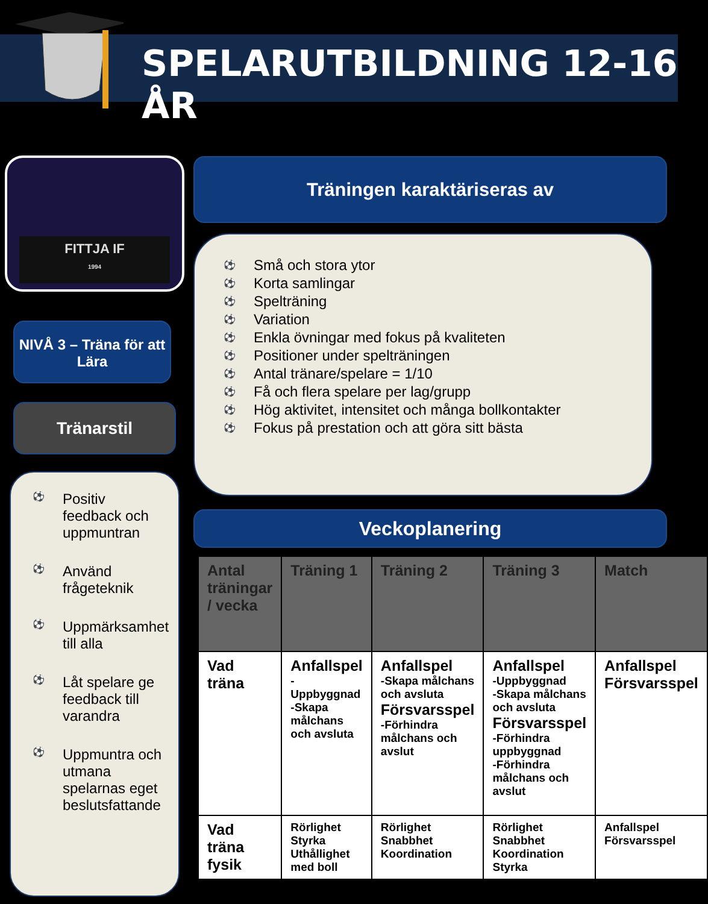SPELARUTBILDNING 12-16 ÅR
FITTJA IF
1994
NIVÅ 3 – Träna för att Lära
Tränarstil
⚽ Positiv feedback och uppmuntran
⚽ Använd frågeteknik
⚽ Uppmärksamhet till alla
⚽ Låt spelare ge feedback till varandra
⚽ Uppmuntra och utmana spelarnas eget beslutsfattande
Träningen karaktäriseras av
⚽ Små och stora ytor
⚽ Korta samlingar
⚽ Spelträning
⚽ Variation
⚽ Enkla övningar med fokus på kvaliteten
⚽ Positioner under spelträningen
⚽ Antal tränare/spelare = 1/10
⚽ Få och flera spelare per lag/grupp
⚽ Hög aktivitet, intensitet och många bollkontakter
⚽ Fokus på prestation och att göra sitt bästa
Veckoplanering
| Antal träningar / vecka | Träning 1 | Träning 2 | Träning 3 | Match |
| --- | --- | --- | --- | --- |
| Vad träna | Anfallspel -Uppbyggnad -Skapa målchans och avsluta | Anfallspel -Skapa målchans och avsluta Försvarsspel -Förhindra målchans och avslut | Anfallspel -Uppbyggnad -Skapa målchans och avsluta Försvarsspel -Förhindra uppbyggnad -Förhindra målchans och avslut | Anfallspel Försvarsspel |
| Vad träna fysik | Rörlighet Styrka Uthållighet med boll | Rörlighet Snabbhet Koordination | Rörlighet Snabbhet Koordination Styrka | Anfallspel Försvarsspel |